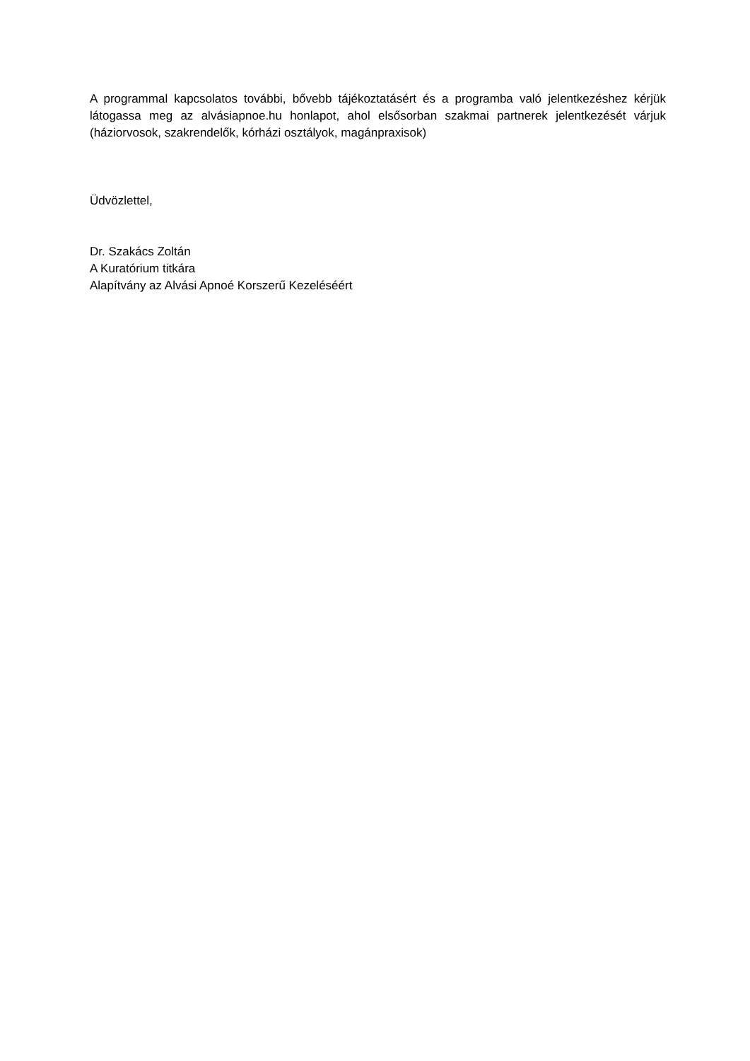A programmal kapcsolatos további, bővebb tájékoztatásért és a programba való jelentkezéshez kérjük látogassa meg az alvásiapnoe.hu honlapot, ahol elsősorban szakmai partnerek jelentkezését várjuk (háziorvosok, szakrendelők, kórházi osztályok, magánpraxisok)
Üdvözlettel,
Dr. Szakács Zoltán
A Kuratórium titkára
Alapítvány az Alvási Apnoé Korszerű Kezeléséért